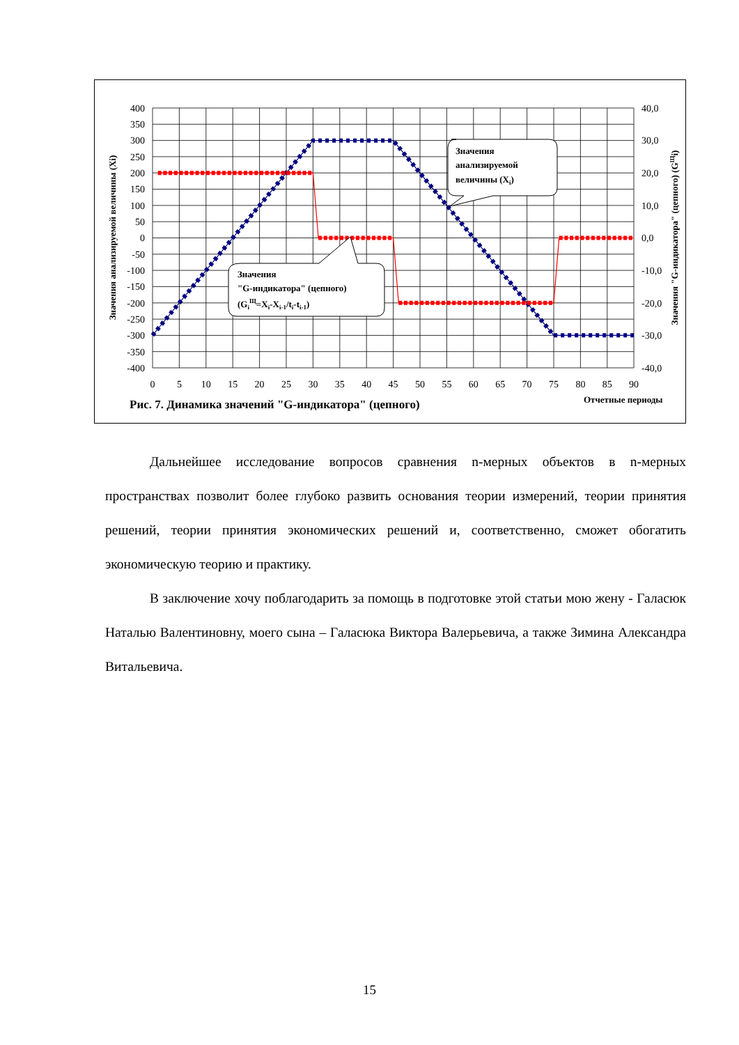400
350
300
250
200
150
100
50
0
-50
-100
-150
-200
-250
-300
-350
-400
40,0
30,0
20,0
10,0
0,0
-10,0
-20,0
-30,0
-40,0
0
5
10
15
20
25
30
35
40
45
50
55
60
65
70
75
80
85
90
Значения анализируемой величины (Xi)
Значения "G-индикатора" (цепного) (GЩi)
Рис. 7. Динамика значений "G-индикатора" (цепного)
Отчетные периоды
Значения
анализируемой
величины (Xi)
Значения
"G-индикатора" (цепного)
(GiЩ=Xi-Xi-1/ti-ti-1)
Дальнейшее исследование вопросов сравнения n-мерных объектов в n-мерных пространствах позволит более глубоко развить основания теории измерений, теории принятия решений, теории принятия экономических решений и, соответственно, сможет обогатить экономическую теорию и практику.
В заключение хочу поблагодарить за помощь в подготовке этой статьи мою жену - Галасюк Наталью Валентиновну, моего сына – Галасюка Виктора Валерьевича, а также Зимина Александра Витальевича.
15